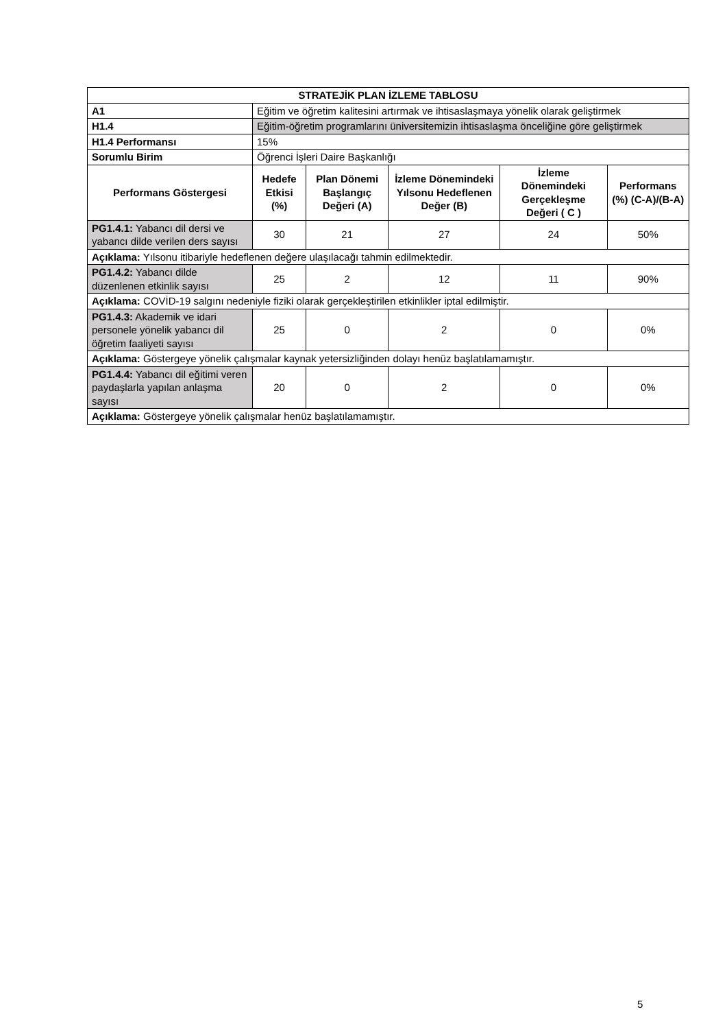| STRATEJİK PLAN İZLEME TABLOSU | | | | | |
| --- | --- | --- | --- | --- | --- |
| A1 | Eğitim ve öğretim kalitesini artırmak ve ihtisaslaşmaya yönelik olarak geliştirmek | | | | |
| H1.4 | Eğitim-öğretim programlarını üniversitemizin ihtisaslaşma önceliğine göre geliştirmek | | | | |
| H1.4 Performansı | 15% | | | | |
| Sorumlu Birim | Öğrenci İşleri Daire Başkanlığı | | | | |
| Performans Göstergesi | Hedefe Etkisi (%) | Plan Dönemi Başlangıç Değeri (A) | İzleme Dönemindeki Yılsonu Hedeflenen Değer (B) | İzleme Dönemindeki Gerçekleşme Değeri ( C ) | Performans (%) (C-A)/(B-A) |
| PG1.4.1: Yabancı dil dersi ve yabancı dilde verilen ders sayısı | 30 | 21 | 27 | 24 | 50% |
| Açıklama: Yılsonu itibariyle hedeflenen değere ulaşılacağı tahmin edilmektedir. | | | | | |
| PG1.4.2: Yabancı dilde düzenlenen etkinlik sayısı | 25 | 2 | 12 | 11 | 90% |
| Açıklama: COVİD-19 salgını nedeniyle fiziki olarak gerçekleştirilen etkinlikler iptal edilmiştir. | | | | | |
| PG1.4.3: Akademik ve idari personele yönelik yabancı dil öğretim faaliyeti sayısı | 25 | 0 | 2 | 0 | 0% |
| Açıklama: Göstergeye yönelik çalışmalar kaynak yetersizliğinden dolayı henüz başlatılamamıştır. | | | | | |
| PG1.4.4: Yabancı dil eğitimi veren paydaşlarla yapılan anlaşma sayısı | 20 | 0 | 2 | 0 | 0% |
| Açıklama: Göstergeye yönelik çalışmalar henüz başlatılamamıştır. | | | | | |
5